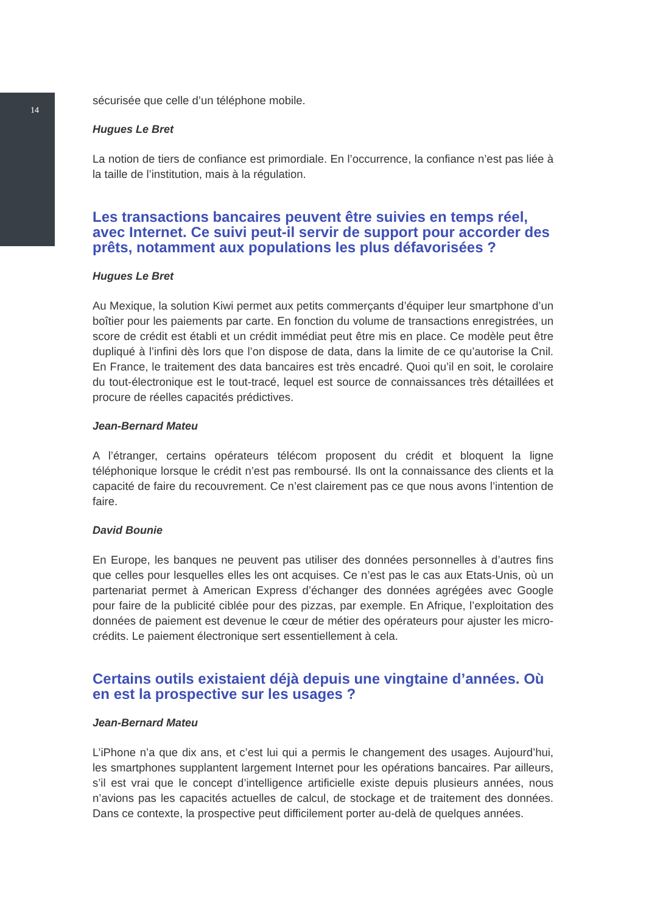14
sécurisée que celle d’un téléphone mobile.
Hugues Le Bret
La notion de tiers de confiance est primordiale. En l’occurrence, la confiance n’est pas liée à la taille de l’institution, mais à la régulation.
Les transactions bancaires peuvent être suivies en temps réel, avec Internet. Ce suivi peut-il servir de support pour accorder des prêts, notamment aux populations les plus défavorisées ?
Hugues Le Bret
Au Mexique, la solution Kiwi permet aux petits commerçants d’équiper leur smartphone d’un boîtier pour les paiements par carte. En fonction du volume de transactions enregistrées, un score de crédit est établi et un crédit immédiat peut être mis en place. Ce modèle peut être dupliqué à l’infini dès lors que l’on dispose de data, dans la limite de ce qu’autorise la Cnil. En France, le traitement des data bancaires est très encadré. Quoi qu’il en soit, le corolaire du tout-électronique est le tout-tracé, lequel est source de connaissances très détaillées et procure de réelles capacités prédictives.
Jean-Bernard Mateu
A l’étranger, certains opérateurs télécom proposent du crédit et bloquent la ligne téléphonique lorsque le crédit n’est pas remboursé. Ils ont la connaissance des clients et la capacité de faire du recouvrement. Ce n’est clairement pas ce que nous avons l’intention de faire.
David Bounie
En Europe, les banques ne peuvent pas utiliser des données personnelles à d’autres fins que celles pour lesquelles elles les ont acquises. Ce n’est pas le cas aux Etats-Unis, où un partenariat permet à American Express d’échanger des données agrégées avec Google pour faire de la publicité ciblée pour des pizzas, par exemple. En Afrique, l’exploitation des données de paiement est devenue le cœur de métier des opérateurs pour ajuster les micro-crédits. Le paiement électronique sert essentiellement à cela.
Certains outils existaient déjà depuis une vingtaine d’années. Où en est la prospective sur les usages ?
Jean-Bernard Mateu
L’iPhone n’a que dix ans, et c’est lui qui a permis le changement des usages. Aujourd’hui, les smartphones supplantent largement Internet pour les opérations bancaires. Par ailleurs, s’il est vrai que le concept d’intelligence artificielle existe depuis plusieurs années, nous n’avions pas les capacités actuelles de calcul, de stockage et de traitement des données. Dans ce contexte, la prospective peut difficilement porter au-delà de quelques années.